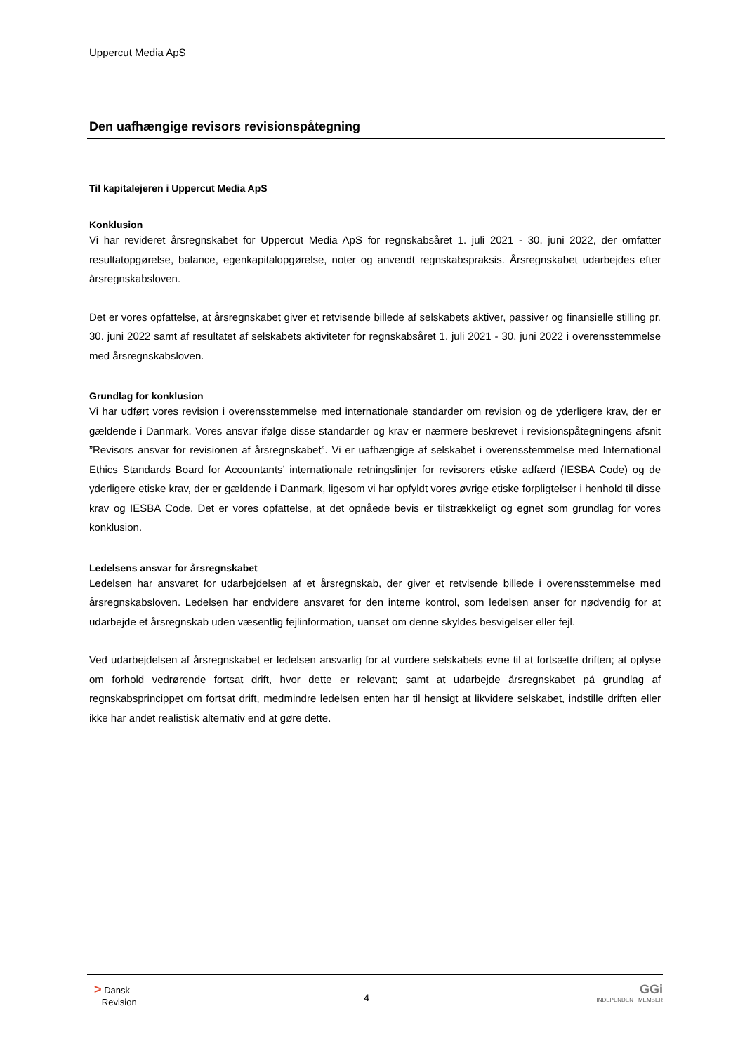Uppercut Media ApS
Den uafhængige revisors revisionspåtegning
Til kapitalejeren i Uppercut Media ApS
Konklusion
Vi har revideret årsregnskabet for Uppercut Media ApS for regnskabsåret 1. juli 2021 - 30. juni 2022, der omfatter resultatopgørelse, balance, egenkapitalopgørelse, noter og anvendt regnskabspraksis. Årsregnskabet udarbejdes efter årsregnskabsloven.
Det er vores opfattelse, at årsregnskabet giver et retvisende billede af selskabets aktiver, passiver og finansielle stilling pr. 30. juni 2022 samt af resultatet af selskabets aktiviteter for regnskabsåret 1. juli 2021 - 30. juni 2022 i overensstemmelse med årsregnskabsloven.
Grundlag for konklusion
Vi har udført vores revision i overensstemmelse med internationale standarder om revision og de yderligere krav, der er gældende i Danmark. Vores ansvar ifølge disse standarder og krav er nærmere beskrevet i revisionspåtegningens afsnit ”Revisors ansvar for revisionen af årsregnskabet”. Vi er uafhængige af selskabet i overensstemmelse med International Ethics Standards Board for Accountants’ internationale retningslinjer for revisorers etiske adfærd (IESBA Code) og de yderligere etiske krav, der er gældende i Danmark, ligesom vi har opfyldt vores øvrige etiske forpligtelser i henhold til disse krav og IESBA Code. Det er vores opfattelse, at det opnåede bevis er tilstrækkeligt og egnet som grundlag for vores konklusion.
Ledelsens ansvar for årsregnskabet
Ledelsen har ansvaret for udarbejdelsen af et årsregnskab, der giver et retvisende billede i overensstemmelse med årsregnskabsloven. Ledelsen har endvidere ansvaret for den interne kontrol, som ledelsen anser for nødvendig for at udarbejde et årsregnskab uden væsentlig fejlinformation, uanset om denne skyldes besvigelser eller fejl.
Ved udarbejdelsen af årsregnskabet er ledelsen ansvarlig for at vurdere selskabets evne til at fortsætte driften; at oplyse om forhold vedrørende fortsat drift, hvor dette er relevant; samt at udarbejde årsregnskabet på grundlag af regnskabsprincippet om fortsat drift, medmindre ledelsen enten har til hensigt at likvidere selskabet, indstille driften eller ikke har andet realistisk alternativ end at gøre dette.
> Dansk
Revision
4
GGi
INDEPENDENT MEMBER